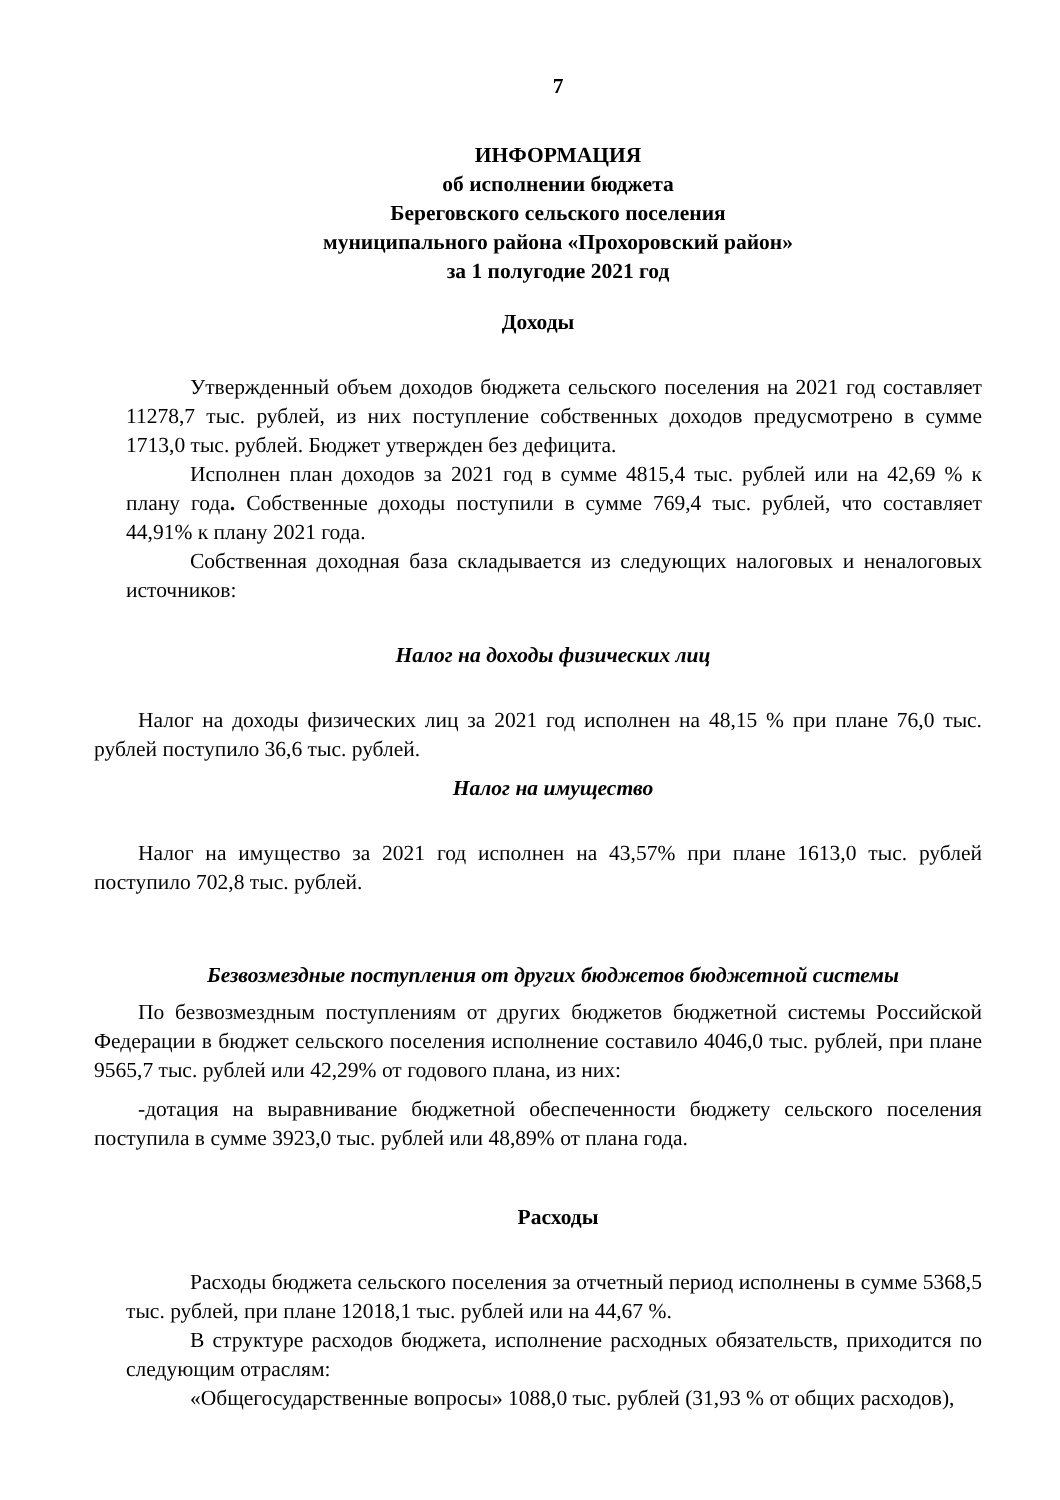7
ИНФОРМАЦИЯ
об исполнении бюджета
Береговского сельского поселения
муниципального района «Прохоровский район»
за 1 полугодие 2021 год
Доходы
Утвержденный объем доходов бюджета сельского поселения на 2021 год составляет 11278,7 тыс. рублей, из них поступление собственных доходов предусмотрено в сумме 1713,0 тыс. рублей. Бюджет утвержден без дефицита.
Исполнен план доходов за 2021 год в сумме 4815,4 тыс. рублей или на 42,69 % к плану года. Собственные доходы поступили в сумме 769,4 тыс. рублей, что составляет 44,91% к плану 2021 года.
Собственная доходная база складывается из следующих налоговых и неналоговых источников:
Налог на доходы физических лиц
Налог на доходы физических лиц за 2021 год исполнен на 48,15 % при плане 76,0 тыс. рублей поступило 36,6 тыс. рублей.
Налог на имущество
Налог на имущество за 2021 год исполнен на 43,57% при плане 1613,0 тыс. рублей поступило 702,8 тыс. рублей.
Безвозмездные поступления от других бюджетов бюджетной системы
По безвозмездным поступлениям от других бюджетов бюджетной системы Российской Федерации в бюджет сельского поселения исполнение составило 4046,0 тыс. рублей, при плане 9565,7 тыс. рублей или 42,29% от годового плана, из них:
-дотация на выравнивание бюджетной обеспеченности бюджету сельского поселения поступила в сумме 3923,0 тыс. рублей или 48,89% от плана года.
Расходы
Расходы бюджета сельского поселения за отчетный период исполнены в сумме 5368,5 тыс. рублей, при плане 12018,1 тыс. рублей или на 44,67 %.
В структуре расходов бюджета, исполнение расходных обязательств, приходится по следующим отраслям:
«Общегосударственные вопросы» 1088,0 тыс. рублей (31,93 % от общих расходов),